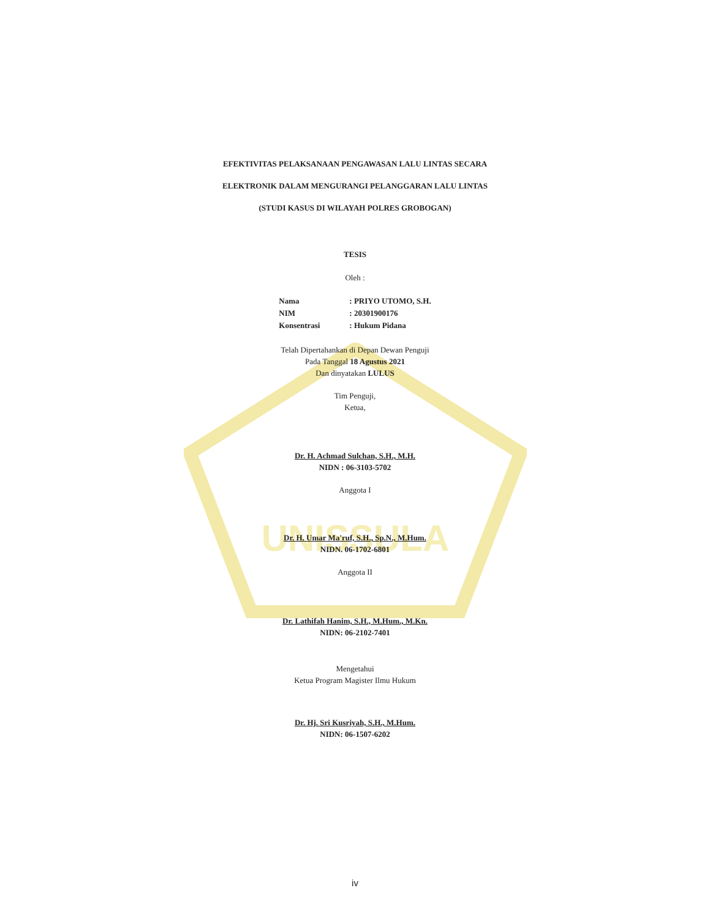UNISSULA
EFEKTIVITAS PELAKSANAAN PENGAWASAN LALU LINTAS SECARA
ELEKTRONIK DALAM MENGURANGI PELANGGARAN LALU LINTAS
(STUDI KASUS DI WILAYAH POLRES GROBOGAN)
TESIS
Oleh :
| Nama | : PRIYO UTOMO, S.H. |
| NIM | : 20301900176 |
| Konsentrasi | : Hukum Pidana |
Telah Dipertahankan di Depan Dewan Penguji
Pada Tanggal 18 Agustus 2021
Dan dinyatakan LULUS
Tim Penguji,
Ketua,
Dr. H. Achmad Sulchan, S.H., M.H.
NIDN : 06-3103-5702
Anggota I
Dr. H. Umar Ma'ruf, S.H., Sp.N., M.Hum.
NIDN. 06-1702-6801
Anggota II
Dr. Lathifah Hanim, S.H., M.Hum., M.Kn.
NIDN: 06-2102-7401
Mengetahui
Ketua Program Magister Ilmu Hukum
Dr. Hj. Sri Kusriyah, S.H., M.Hum.
NIDN: 06-1507-6202
iv